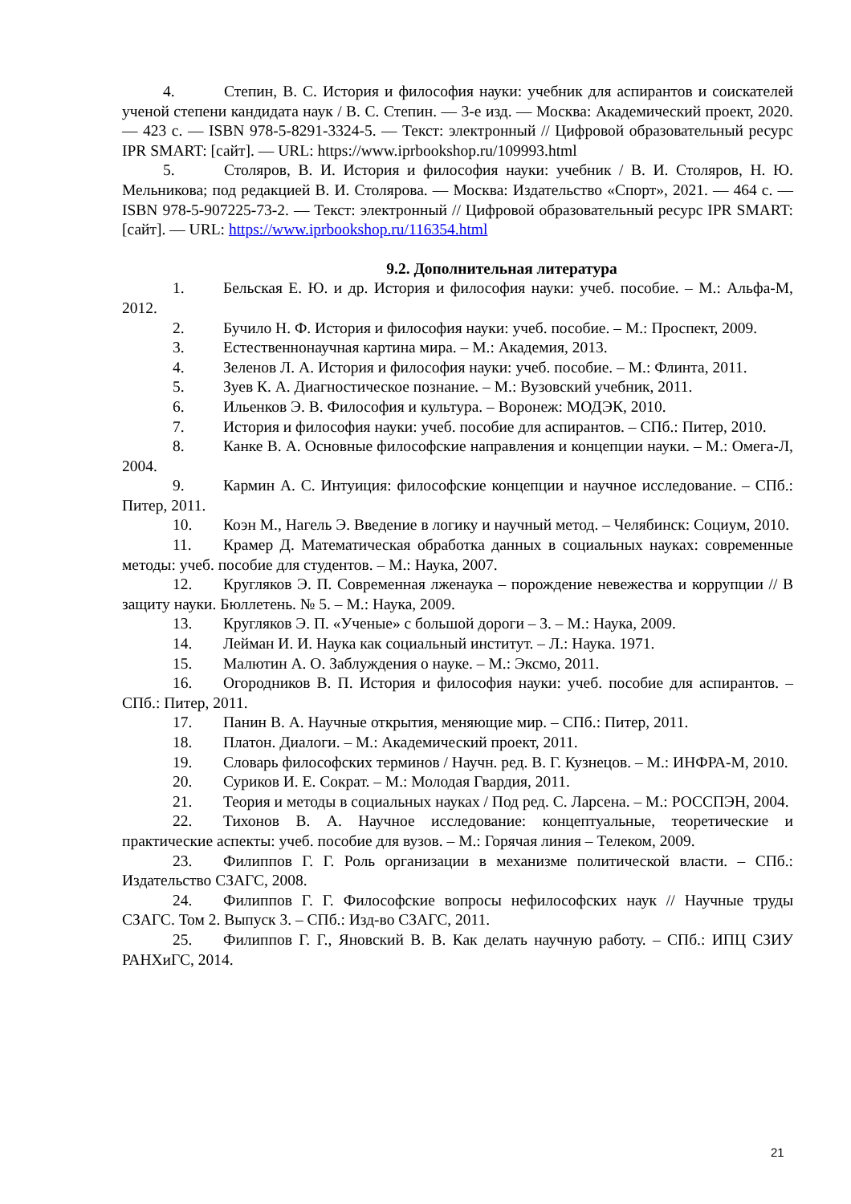4. Степин, В. С. История и философия науки: учебник для аспирантов и соискателей ученой степени кандидата наук / В. С. Степин. — 3-е изд. — Москва: Академический проект, 2020. — 423 с. — ISBN 978-5-8291-3324-5. — Текст: электронный // Цифровой образовательный ресурс IPR SMART: [сайт]. — URL: https://www.iprbookshop.ru/109993.html
5. Столяров, В. И. История и философия науки: учебник / В. И. Столяров, Н. Ю. Мельникова; под редакцией В. И. Столярова. — Москва: Издательство «Спорт», 2021. — 464 с. — ISBN 978-5-907225-73-2. — Текст: электронный // Цифровой образовательный ресурс IPR SMART: [сайт]. — URL: https://www.iprbookshop.ru/116354.html
9.2. Дополнительная литература
1. Бельская Е. Ю. и др. История и философия науки: учеб. пособие. – М.: Альфа-М, 2012.
2. Бучило Н. Ф. История и философия науки: учеб. пособие. – М.: Проспект, 2009.
3. Естественнонаучная картина мира. – М.: Академия, 2013.
4. Зеленов Л. А. История и философия науки: учеб. пособие. – М.: Флинта, 2011.
5. Зуев К. А. Диагностическое познание. – М.: Вузовский учебник, 2011.
6. Ильенков Э. В. Философия и культура. – Воронеж: МОДЭК, 2010.
7. История и философия науки: учеб. пособие для аспирантов. – СПб.: Питер, 2010.
8. Канке В. А. Основные философские направления и концепции науки. – М.: Омега-Л, 2004.
9. Кармин А. С. Интуиция: философские концепции и научное исследование. – СПб.: Питер, 2011.
10. Коэн М., Нагель Э. Введение в логику и научный метод. – Челябинск: Социум, 2010.
11. Крамер Д. Математическая обработка данных в социальных науках: современные методы: учеб. пособие для студентов. – М.: Наука, 2007.
12. Кругляков Э. П. Современная лженаука – порождение невежества и коррупции // В защиту науки. Бюллетень. № 5. – М.: Наука, 2009.
13. Кругляков Э. П. «Ученые» с большой дороги – 3. – М.: Наука, 2009.
14. Лейман И. И. Наука как социальный институт. – Л.: Наука. 1971.
15. Малютин А. О. Заблуждения о науке. – М.: Эксмо, 2011.
16. Огородников В. П. История и философия науки: учеб. пособие для аспирантов. – СПб.: Питер, 2011.
17. Панин В. А. Научные открытия, меняющие мир. – СПб.: Питер, 2011.
18. Платон. Диалоги. – М.: Академический проект, 2011.
19. Словарь философских терминов / Научн. ред. В. Г. Кузнецов. – М.: ИНФРА-М, 2010.
20. Суриков И. Е. Сократ. – М.: Молодая Гвардия, 2011.
21. Теория и методы в социальных науках / Под ред. С. Ларсена. – М.: РОССПЭН, 2004.
22. Тихонов В. А. Научное исследование: концептуальные, теоретические и практические аспекты: учеб. пособие для вузов. – М.: Горячая линия – Телеком, 2009.
23. Филиппов Г. Г. Роль организации в механизме политической власти. – СПб.: Издательство СЗАГС, 2008.
24. Филиппов Г. Г. Философские вопросы нефилософских наук // Научные труды СЗАГС. Том 2. Выпуск 3. – СПб.: Изд-во СЗАГС, 2011.
25. Филиппов Г. Г., Яновский В. В. Как делать научную работу. – СПб.: ИПЦ СЗИУ РАНХиГС, 2014.
21